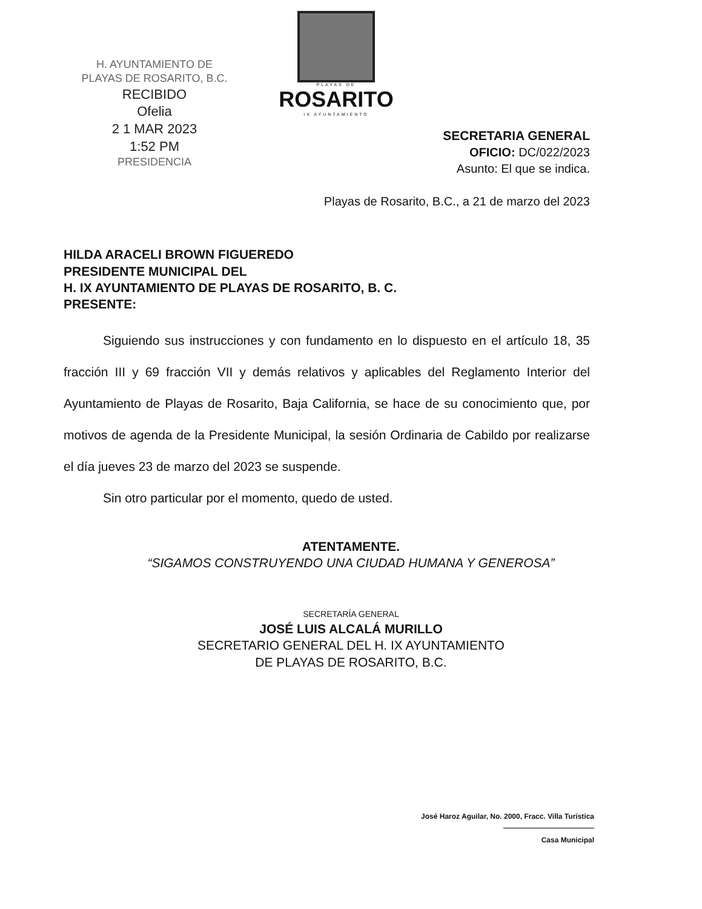H. AYUNTAMIENTO DE
PLAYAS DE ROSARITO, B.C.
RECIBIDO
Ofelia
2 1 MAR 2023
1:52 PM
PRESIDENCIA
PLAYAS DE
ROSARITO
IX AYUNTAMIENTO
SECRETARIA GENERAL
OFICIO: DC/022/2023
Asunto: El que se indica.
Playas de Rosarito, B.C., a 21 de marzo del 2023
HILDA ARACELI BROWN FIGUEREDO
PRESIDENTE MUNICIPAL DEL
H. IX AYUNTAMIENTO DE PLAYAS DE ROSARITO, B. C.
PRESENTE:
Siguiendo sus instrucciones y con fundamento en lo dispuesto en el artículo 18, 35 fracción III y 69 fracción VII y demás relativos y aplicables del Reglamento Interior del Ayuntamiento de Playas de Rosarito, Baja California, se hace de su conocimiento que, por motivos de agenda de la Presidente Municipal, la sesión Ordinaria de Cabildo por realizarse el día jueves 23 de marzo del 2023 se suspende.
Sin otro particular por el momento, quedo de usted.
ATENTAMENTE.
“SIGAMOS CONSTRUYENDO UNA CIUDAD HUMANA Y GENEROSA”
SECRETARÍA GENERAL
JOSÉ LUIS ALCALÁ MURILLO
SECRETARIO GENERAL DEL H. IX AYUNTAMIENTO
DE PLAYAS DE ROSARITO, B.C.
José Haroz Aguilar, No. 2000, Fracc. Villa Turística
Casa Municipal